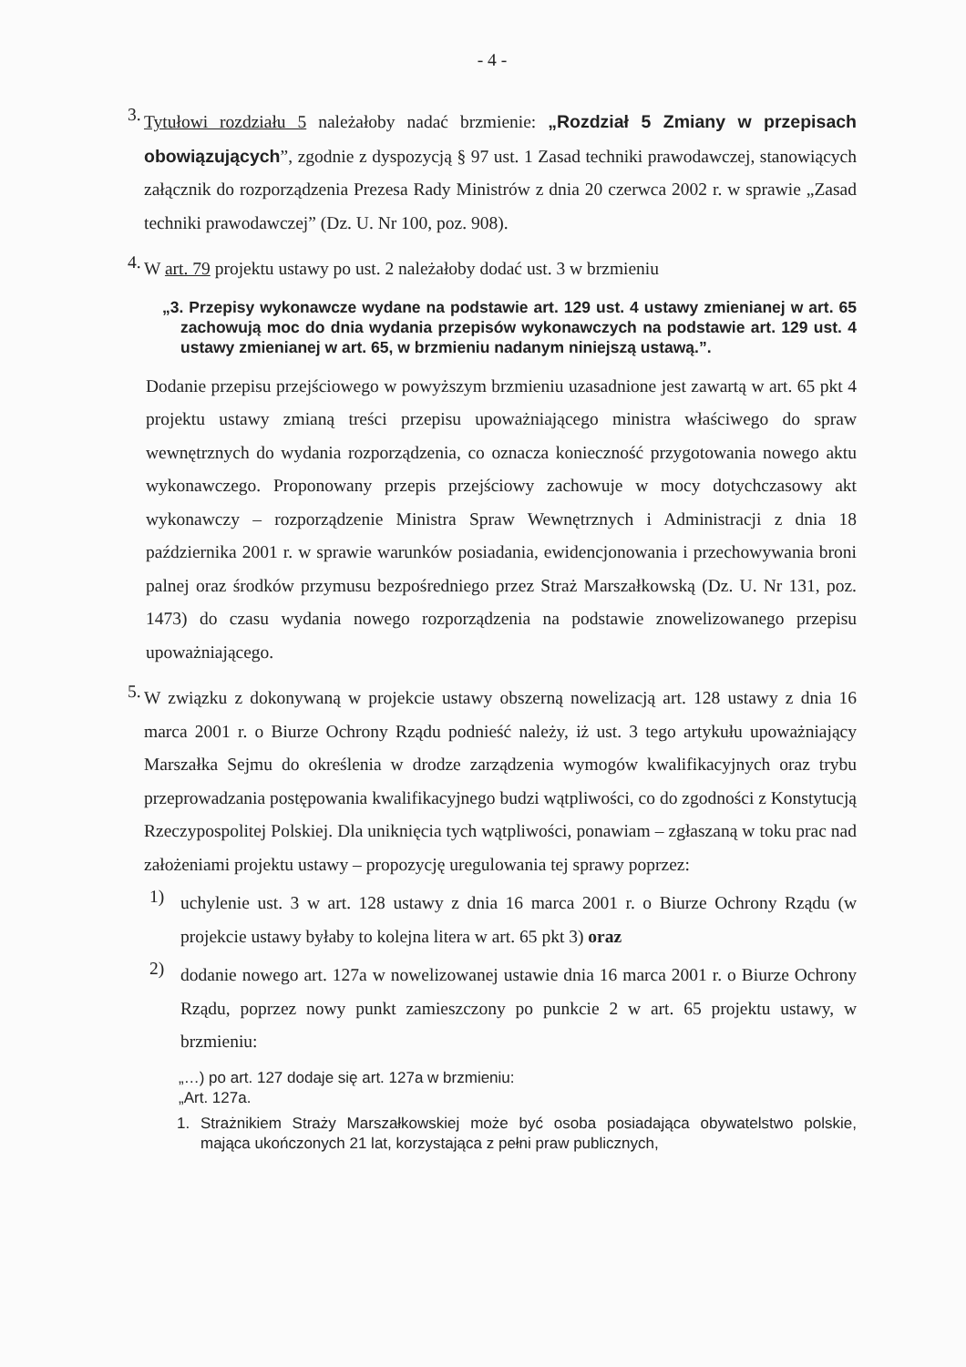- 4 -
3.
Tytułowi rozdziału 5 należałoby nadać brzmienie: „Rozdział 5 Zmiany w przepisach obowiązujących”, zgodnie z dyspozycją § 97 ust. 1 Zasad techniki prawodawczej, stanowiących załącznik do rozporządzenia Prezesa Rady Ministrów z dnia 20 czerwca 2002 r. w sprawie „Zasad techniki prawodawczej” (Dz. U. Nr 100, poz. 908).
4.
W art. 79 projektu ustawy po ust. 2 należałoby dodać ust. 3 w brzmieniu
„3. Przepisy wykonawcze wydane na podstawie art. 129 ust. 4 ustawy zmienianej w art. 65 zachowują moc do dnia wydania przepisów wykonawczych na podstawie art. 129 ust. 4 ustawy zmienianej w art. 65, w brzmieniu nadanym niniejszą ustawą.”.
Dodanie przepisu przejściowego w powyższym brzmieniu uzasadnione jest zawartą w art. 65 pkt 4 projektu ustawy zmianą treści przepisu upoważniającego ministra właściwego do spraw wewnętrznych do wydania rozporządzenia, co oznacza konieczność przygotowania nowego aktu wykonawczego. Proponowany przepis przejściowy zachowuje w mocy dotychczasowy akt wykonawczy – rozporządzenie Ministra Spraw Wewnętrznych i Administracji z dnia 18 października 2001 r. w sprawie warunków posiadania, ewidencjonowania i przechowywania broni palnej oraz środków przymusu bezpośredniego przez Straż Marszałkowską (Dz. U. Nr 131, poz. 1473) do czasu wydania nowego rozporządzenia na podstawie znowelizowanego przepisu upoważniającego.
5.
W związku z dokonywaną w projekcie ustawy obszerną nowelizacją art. 128 ustawy z dnia 16 marca 2001 r. o Biurze Ochrony Rządu podnieść należy, iż ust. 3 tego artykułu upoważniający Marszałka Sejmu do określenia w drodze zarządzenia wymogów kwalifikacyjnych oraz trybu przeprowadzania postępowania kwalifikacyjnego budzi wątpliwości, co do zgodności z Konstytucją Rzeczypospolitej Polskiej. Dla uniknięcia tych wątpliwości, ponawiam – zgłaszaną w toku prac nad założeniami projektu ustawy – propozycję uregulowania tej sprawy poprzez:
1)
uchylenie ust. 3 w art. 128 ustawy z dnia 16 marca 2001 r. o Biurze Ochrony Rządu (w projekcie ustawy byłaby to kolejna litera w art. 65 pkt 3) oraz
2)
dodanie nowego art. 127a w nowelizowanej ustawie dnia 16 marca 2001 r. o Biurze Ochrony Rządu, poprzez nowy punkt zamieszczony po punkcie 2 w art. 65 projektu ustawy, w brzmieniu:
„…) po art. 127 dodaje się art. 127a w brzmieniu:
„Art. 127a.
1. Strażnikiem Straży Marszałkowskiej może być osoba posiadająca obywatelstwo polskie, mająca ukończonych 21 lat, korzystająca z pełni praw publicznych,